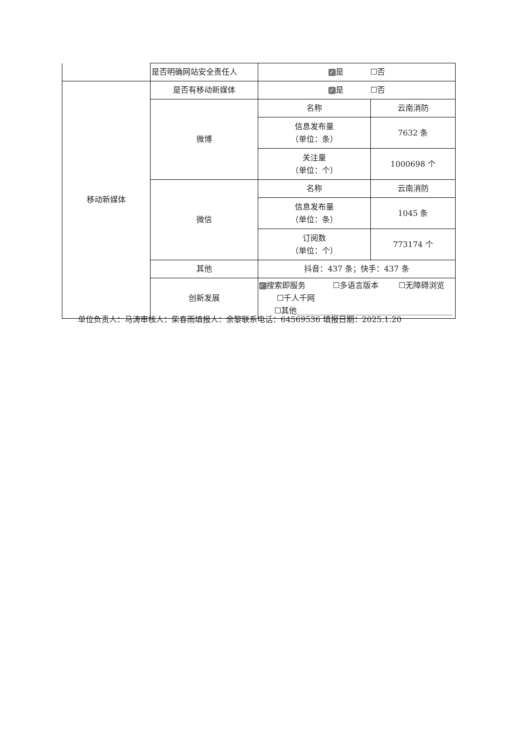| | 是否明确网站安全责任人 | ✓ 是 ☐否 | |
| 移动新媒体 | 是否有移动新媒体 | ✓ 是 ☐否 | |
| | 微博 | 名称 | 云南消防 |
| | | 信息发布量 （单位：条） | 7632 条 |
| | | 关注量 （单位：个） | 1000698 个 |
| | 微信 | 名称 | 云南消防 |
| | | 信息发布量 （单位：条） | 1045 条 |
| | | 订阅数 （单位：个） | 773174 个 |
| | 其他 | 抖音：437 条；快手：437 条 | |
| | 创新发展 | ✓ 搜索即服务 ☐多语言版本 ☐无障碍浏览 ☐千人千网 ☐其他________________________________________ | |
单位负责人：马涛审核人：柴春雨填报人：余黎联系电话：64569536 填报日期：2025.1.20